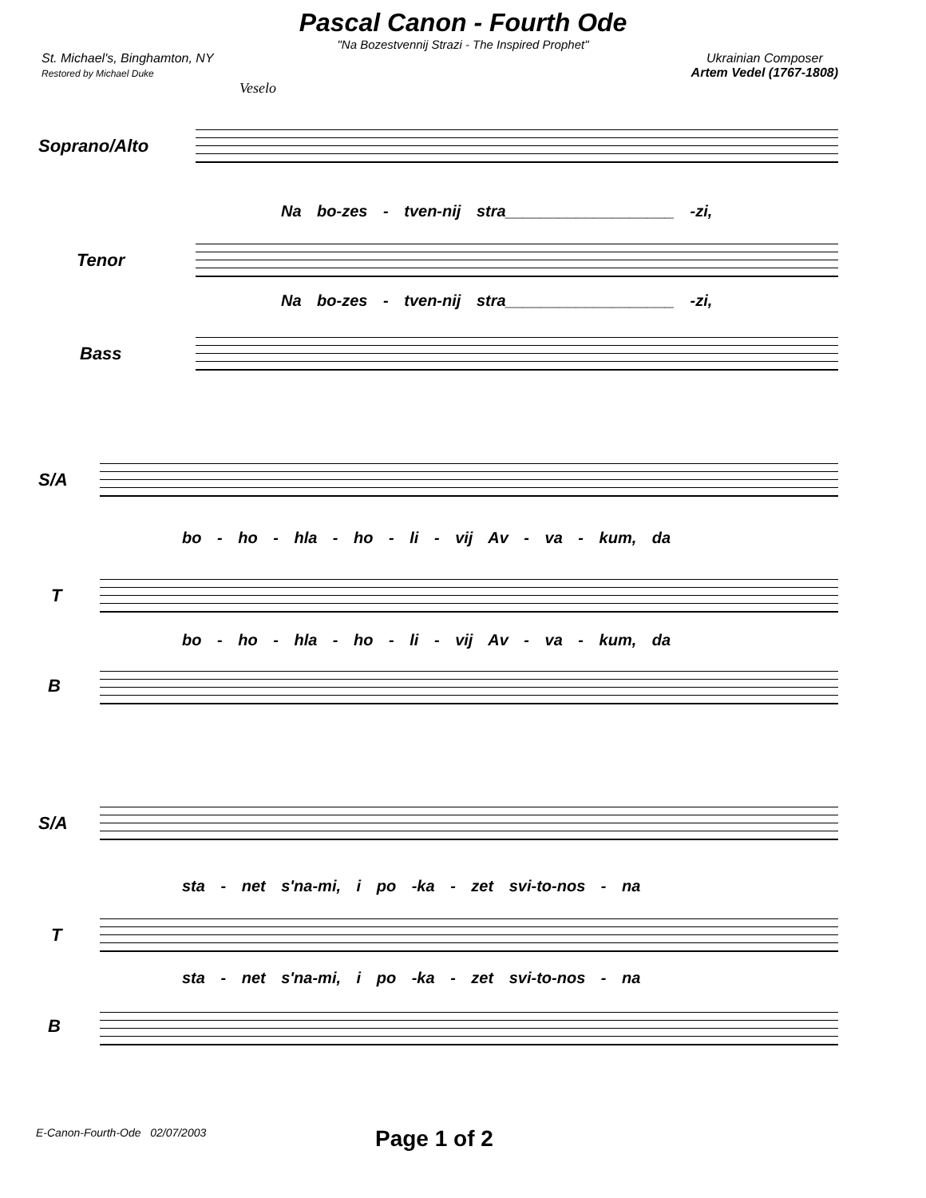Pascal Canon - Fourth Ode
"Na Bozestvennij Strazi - The Inspired Prophet"
St. Michael's, Binghamton, NY
Restored by Michael Duke
Ukrainian Composer
Artem Vedel (1767-1808)
Veselo
Soprano/Alto
Na bo-zes - tven-nij stra___________________ -zi,
Tenor
Na bo-zes - tven-nij stra___________________ -zi,
Bass
S/A
bo - ho - hla - ho - li - vij Av - va - kum, da
T
bo - ho - hla - ho - li - vij Av - va - kum, da
B
S/A
sta - net s'na-mi, i po -ka - zet svi-to-nos - na
T
sta - net s'na-mi, i po -ka - zet svi-to-nos - na
B
E-Canon-Fourth-Ode 02/07/2003
Page 1 of 2